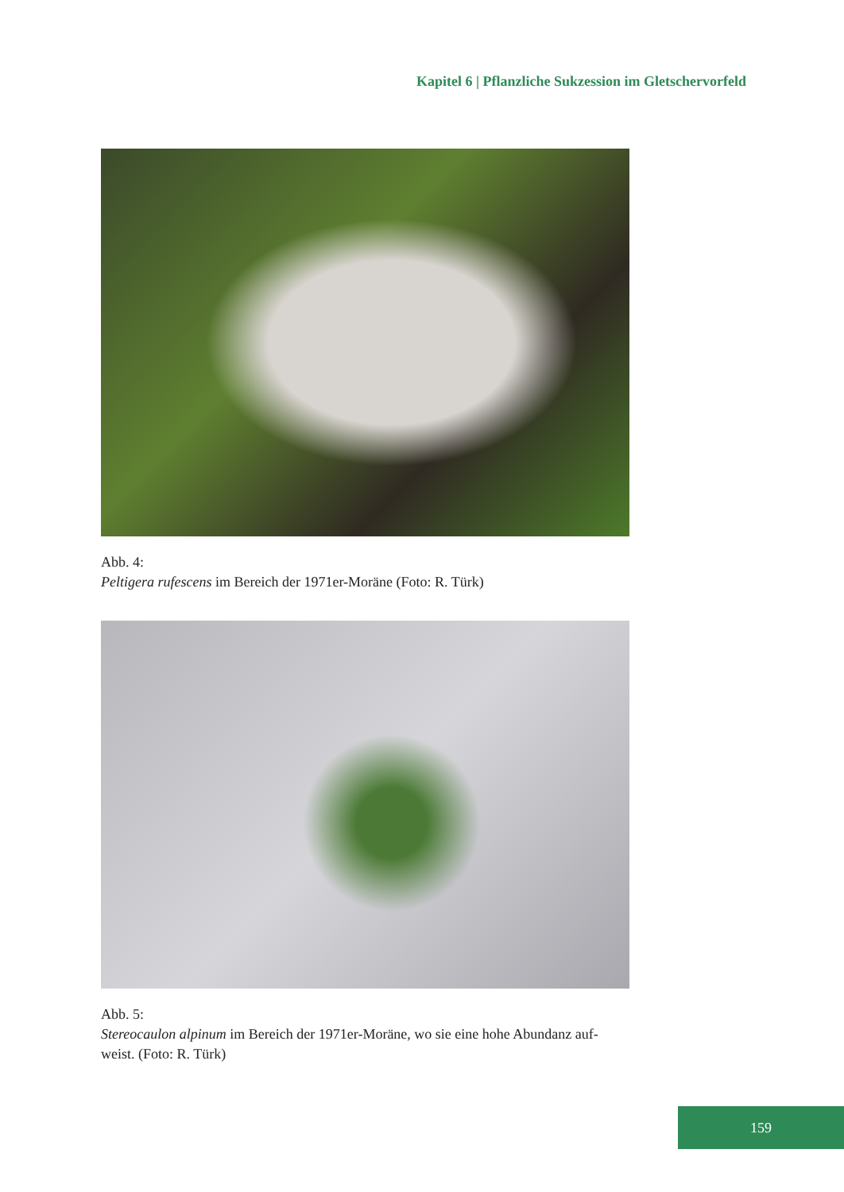Kapitel 6 | Pflanzliche Sukzession im Gletschervorfeld
Abb. 4:
Peltigera rufescens im Bereich der 1971er-Moräne (Foto: R. Türk)
Abb. 5:
Stereocaulon alpinum im Bereich der 1971er-Moräne, wo sie eine hohe Abundanz auf-weist. (Foto: R. Türk)
159